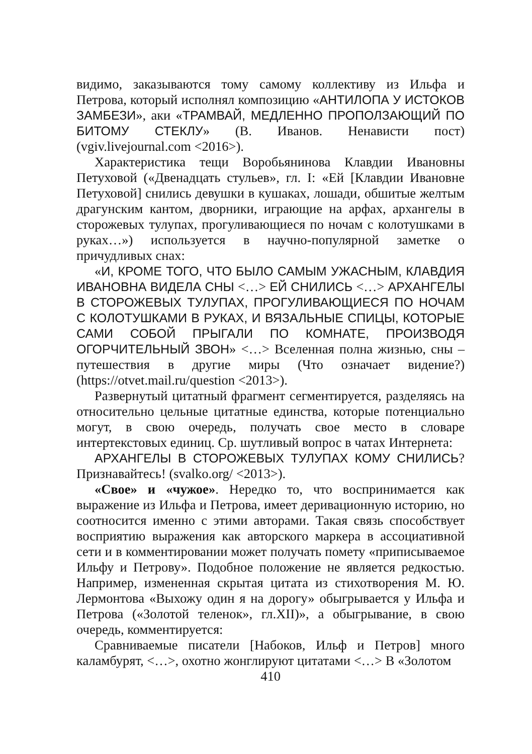видимо, заказываются тому самому коллективу из Ильфа и Петрова, который исполнял композицию «АНТИЛОПА У ИСТОКОВ ЗАМБЕЗИ», аки «ТРАМВАЙ, МЕДЛЕННО ПРОПОЛЗАЮЩИЙ ПО БИТОМУ СТЕКЛУ» (В. Иванов. Ненависти пост) (vgiv.livejournal.com <2016>).
Характеристика тещи Воробьянинова Клавдии Ивановны Петуховой («Двенадцать стульев», гл. I: «Ей [Клавдии Ивановне Петуховой] снились девушки в кушаках, лошади, обшитые желтым драгунским кантом, дворники, играющие на арфах, архангелы в сторожевых тулупах, прогуливающиеся по ночам с колотушками в руках…») используется в научно-популярной заметке о причудливых снах:
«И, КРОМЕ ТОГО, ЧТО БЫЛО САМЫМ УЖАСНЫМ, КЛАВДИЯ ИВАНОВНА ВИДЕЛА СНЫ <…> ЕЙ СНИЛИСЬ <…> АРХАНГЕЛЫ В СТОРОЖЕВЫХ ТУЛУПАХ, ПРОГУЛИВАЮЩИЕСЯ ПО НОЧАМ С КОЛОТУШКАМИ В РУКАХ, И ВЯЗАЛЬНЫЕ СПИЦЫ, КОТОРЫЕ САМИ СОБОЙ ПРЫГАЛИ ПО КОМНАТЕ, ПРОИЗВОДЯ ОГОРЧИТЕЛЬНЫЙ ЗВОН» <…> Вселенная полна жизнью, сны – путешествия в другие миры (Что означает видение?) (https://otvet.mail.ru/question <2013>).
Развернутый цитатный фрагмент сегментируется, разделяясь на относительно цельные цитатные единства, которые потенциально могут, в свою очередь, получать свое место в словаре интертекстовых единиц. Ср. шутливый вопрос в чатах Интернета:
АРХАНГЕЛЫ В СТОРОЖЕВЫХ ТУЛУПАХ КОМУ СНИЛИСЬ? Признавайтесь! (svalko.org/ <2013>).
«Свое» и «чужое». Нередко то, что воспринимается как выражение из Ильфа и Петрова, имеет деривационную историю, но соотносится именно с этими авторами. Такая связь способствует восприятию выражения как авторского маркера в ассоциативной сети и в комментировании может получать помету «приписываемое Ильфу и Петрову». Подобное положение не является редкостью. Например, измененная скрытая цитата из стихотворения М. Ю. Лермонтова «Выхожу один я на дорогу» обыгрывается у Ильфа и Петрова («Золотой теленок», гл.XII)», а обыгрывание, в свою очередь, комментируется:
Сравниваемые писатели [Набоков, Ильф и Петров] много каламбурят, <…>, охотно жонглируют цитатами <…> В «Золотом
410